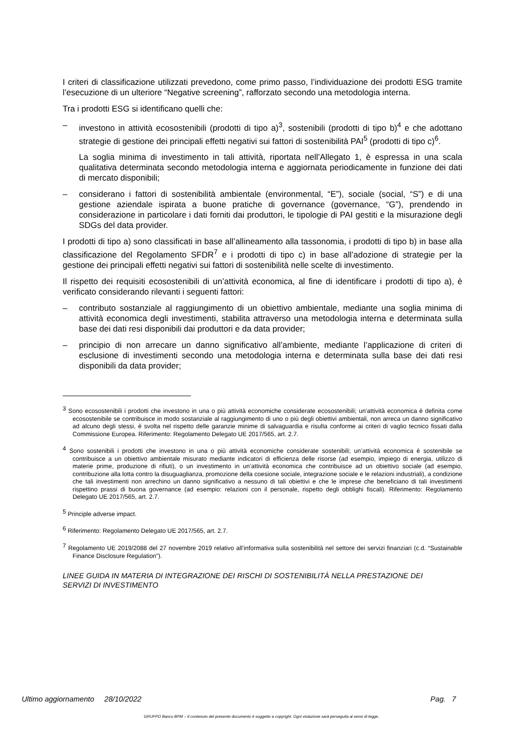I criteri di classificazione utilizzati prevedono, come primo passo, l’individuazione dei prodotti ESG tramite l’esecuzione di un ulteriore “Negative screening”, rafforzato secondo una metodologia interna.
Tra i prodotti ESG si identificano quelli che:
– investono in attività ecosostenibili (prodotti di tipo a)<sup>3</sup>, sostenibili (prodotti di tipo b)<sup>4</sup> e che adottano strategie di gestione dei principali effetti negativi sui fattori di sostenibilità PAI<sup>5</sup> (prodotti di tipo c)<sup>6</sup>.
La soglia minima di investimento in tali attività, riportata nell’Allegato 1, è espressa in una scala qualitativa determinata secondo metodologia interna e aggiornata periodicamente in funzione dei dati di mercato disponibili;
– considerano i fattori di sostenibilità ambientale (environmental, “E”), sociale (social, “S”) e di una gestione aziendale ispirata a buone pratiche di governance (governance, “G”), prendendo in considerazione in particolare i dati forniti dai produttori, le tipologie di PAI gestiti e la misurazione degli SDGs del data provider.
I prodotti di tipo a) sono classificati in base all’allineamento alla tassonomia, i prodotti di tipo b) in base alla classificazione del Regolamento SFDR<sup>7</sup> e i prodotti di tipo c) in base all’adozione di strategie per la gestione dei principali effetti negativi sui fattori di sostenibilità nelle scelte di investimento.
Il rispetto dei requisiti ecosostenibili di un’attività economica, al fine di identificare i prodotti di tipo a), è verificato considerando rilevanti i seguenti fattori:
– contributo sostanziale al raggiungimento di un obiettivo ambientale, mediante una soglia minima di attività economica degli investimenti, stabilita attraverso una metodologia interna e determinata sulla base dei dati resi disponibili dai produttori e da data provider;
– principio di non arrecare un danno significativo all’ambiente, mediante l’applicazione di criteri di esclusione di investimenti secondo una metodologia interna e determinata sulla base dei dati resi disponibili da data provider;
<sup>3</sup> Sono ecosostenibili i prodotti che investono in una o più attività economiche considerate ecosostenibili; un’attività economica è definita come ecosostenibile se contribuisce in modo sostanziale al raggiungimento di uno o più degli obiettivi ambientali, non arreca un danno significativo ad alcuno degli stessi, è svolta nel rispetto delle garanzie minime di salvaguardia e risulta conforme ai criteri di vaglio tecnico fissati dalla Commissione Europea. Riferimento: Regolamento Delegato UE 2017/565, art. 2.7.
<sup>4</sup> Sono sostenibili i prodotti che investono in una o più attività economiche considerate sostenibili; un’attività economica è sostenibile se contribuisce a un obiettivo ambientale misurato mediante indicatori di efficienza delle risorse (ad esempio, impiego di energia, utilizzo di materie prime, produzione di rifiuti), o un investimento in un’attività economica che contribuisce ad un obiettivo sociale (ad esempio, contribuzione alla lotta contro la disuguaglianza, promozione della coesione sociale, integrazione sociale e le relazioni industriali), a condizione che tali investimenti non arrechino un danno significativo a nessuno di tali obiettivi e che le imprese che beneficiano di tali investimenti rispettino prassi di buona governance (ad esempio: relazioni con il personale, rispetto degli obblighi fiscali). Riferimento: Regolamento Delegato UE 2017/565, art. 2.7.
<sup>5</sup> Principle adverse impact.
<sup>6</sup> Riferimento: Regolamento Delegato UE 2017/565, art. 2.7.
<sup>7</sup> Regolamento UE 2019/2088 del 27 novembre 2019 relativo all’informativa sulla sostenibilità nel settore dei servizi finanziari (c.d. “Sustainable Finance Disclosure Regulation”).
LINEE GUIDA IN MATERIA DI INTEGRAZIONE DEI RISCHI DI SOSTENIBILITÀ NELLA PRESTAZIONE DEI SERVIZI DI INVESTIMENTO
Ultimo aggiornamento 28/10/2022 Pag. 7
GRUPPO Banco BPM – Il contenuto del presente documento è soggetto a copyright. Ogni violazione sarà perseguita ai sensi di legge..